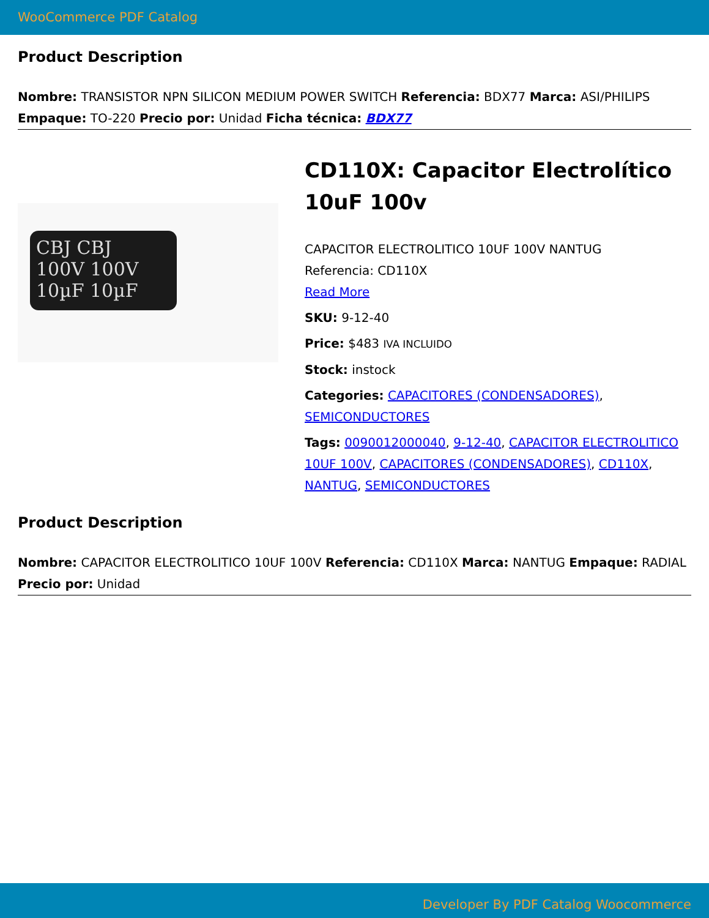WooCommerce PDF Catalog
Product Description
Nombre: TRANSISTOR NPN SILICON MEDIUM POWER SWITCH Referencia: BDX77 Marca: ASI/PHILIPS Empaque: TO-220 Precio por: Unidad Ficha técnica: BDX77
CBJ CBJ
100V 100V
10µF 10µF
CD110X: Capacitor Electrolítico 10uF 100v
CAPACITOR ELECTROLITICO 10UF 100V NANTUG
Referencia: CD110X
Read More
SKU: 9-12-40
Price: $483 IVA INCLUIDO
Stock: instock
Categories: CAPACITORES (CONDENSADORES), SEMICONDUCTORES
Tags: 0090012000040, 9-12-40, CAPACITOR ELECTROLITICO 10UF 100V, CAPACITORES (CONDENSADORES), CD110X, NANTUG, SEMICONDUCTORES
Product Description
Nombre: CAPACITOR ELECTROLITICO 10UF 100V Referencia: CD110X Marca: NANTUG Empaque: RADIAL Precio por: Unidad
Developer By PDF Catalog Woocommerce